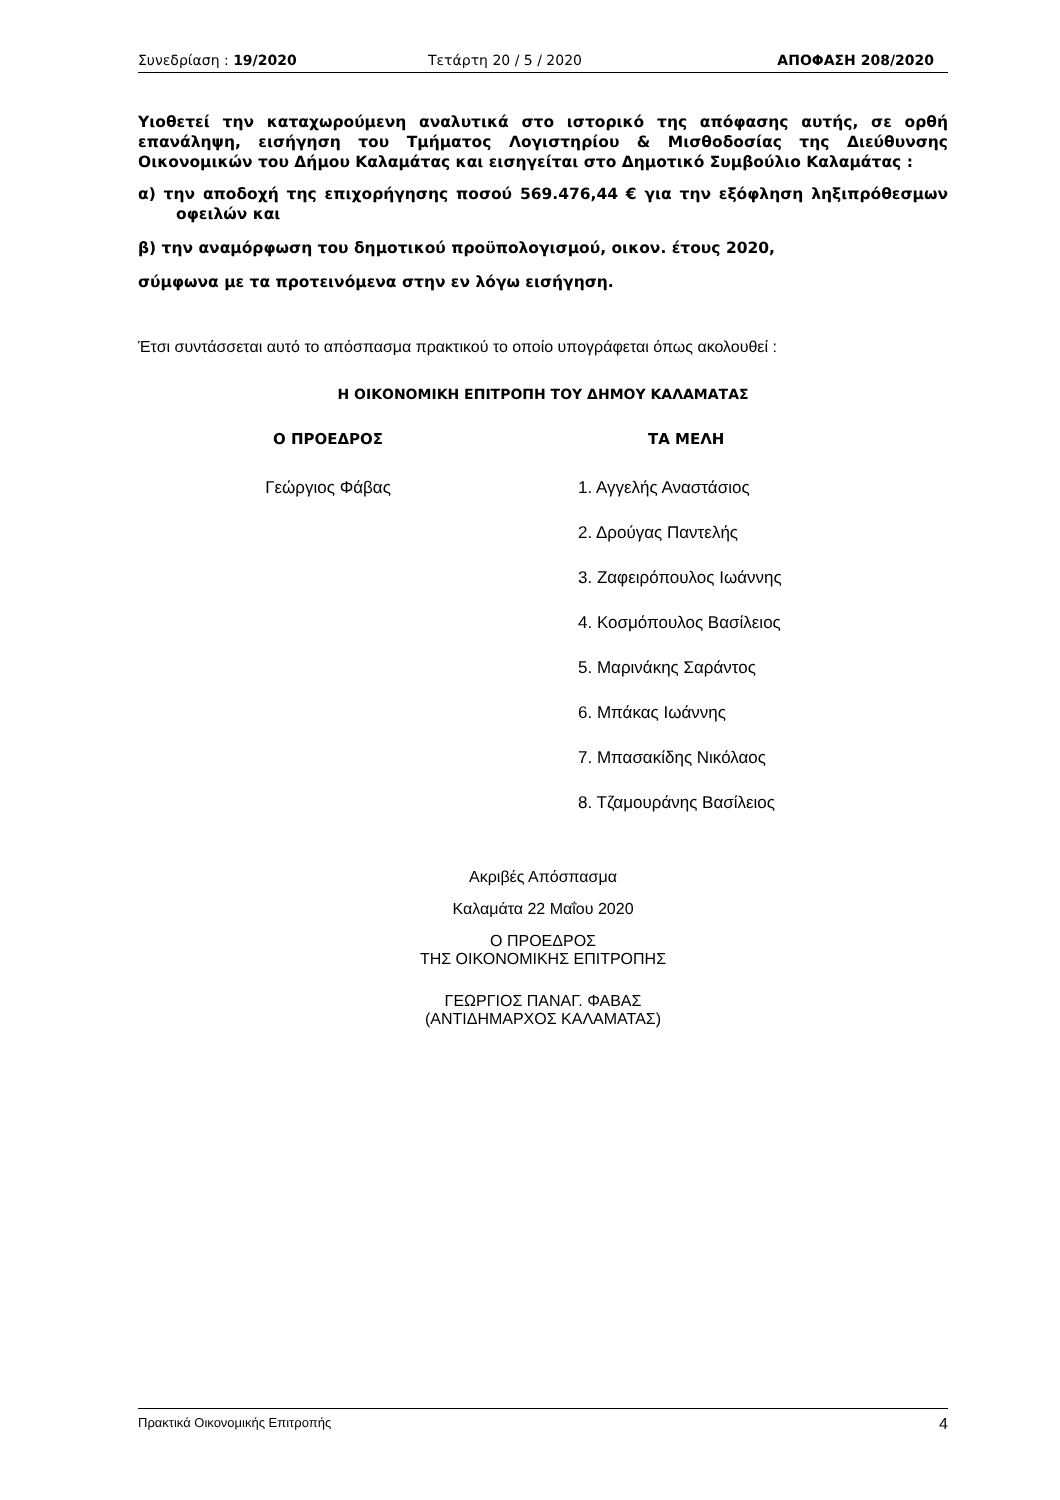Συνεδρίαση : 19/2020 Τετάρτη 20 / 5 / 2020 ΑΠΟΦΑΣΗ 208/2020
Υιοθετεί την καταχωρούμενη αναλυτικά στο ιστορικό της απόφασης αυτής, σε ορθή επανάληψη, εισήγηση του Τμήματος Λογιστηρίου & Μισθοδοσίας της Διεύθυνσης Οικονομικών του Δήμου Καλαμάτας και εισηγείται στο Δημοτικό Συμβούλιο Καλαμάτας :
α) την αποδοχή της επιχορήγησης ποσού 569.476,44 € για την εξόφληση ληξιπρόθεσμων οφειλών και
β) την αναμόρφωση του δημοτικού προϋπολογισμού, οικον. έτους 2020,
σύμφωνα με τα προτεινόμενα στην εν λόγω εισήγηση.
Έτσι συντάσσεται αυτό το απόσπασμα πρακτικού το οποίο υπογράφεται όπως ακολουθεί :
Η ΟΙΚΟΝΟΜΙΚΗ ΕΠΙΤΡΟΠΗ ΤΟΥ ΔΗΜΟΥ ΚΑΛΑΜΑΤΑΣ
Ο ΠΡΟΕΔΡΟΣ
Γεώργιος Φάβας
ΤΑ ΜΕΛΗ
1. Αγγελής Αναστάσιος
2. Δρούγας Παντελής
3. Ζαφειρόπουλος Ιωάννης
4. Κοσμόπουλος Βασίλειος
5. Μαρινάκης Σαράντος
6. Μπάκας Ιωάννης
7. Μπασακίδης Νικόλαος
8. Τζαμουράνης Βασίλειος
Ακριβές Απόσπασμα
Καλαμάτα 22 Μαΐου 2020
Ο ΠΡΟΕΔΡΟΣ
ΤΗΣ ΟΙΚΟΝΟΜΙΚΗΣ ΕΠΙΤΡΟΠΗΣ
ΓΕΩΡΓΙΟΣ ΠΑΝΑΓ. ΦΑΒΑΣ
(ΑΝΤΙΔΗΜΑΡΧΟΣ ΚΑΛΑΜΑΤΑΣ)
Πρακτικά Οικονομικής Επιτροπής 4